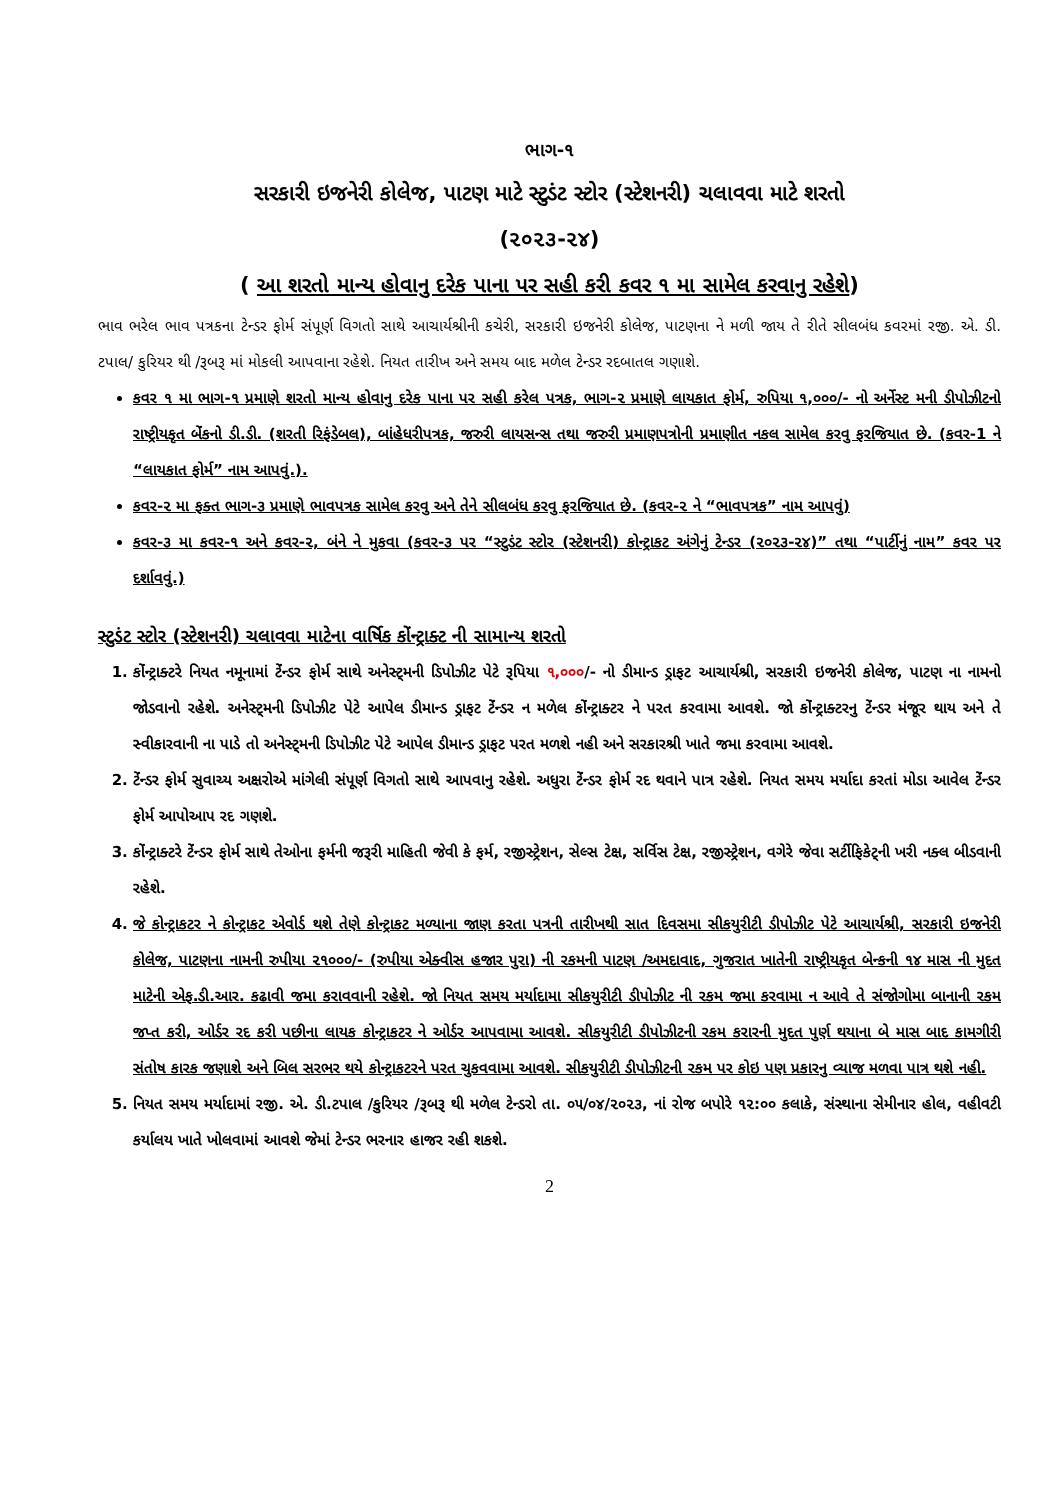ભાગ-૧
સરકારી ઇજનેરી કોલેજ, પાટણ માટે સ્ટુડંટ સ્ટોર (સ્ટેશનરી) ચલાવવા માટે શરતો
(૨૦૨૩-૨૪)
( આ શરતો માન્ય હોવાનુ દરેક પાના પર સહી કરી કવર ૧ મા સામેલ કરવાનુ રહેશે)
ભાવ ભરેલ ભાવ પત્રકના ટેન્ડર ફોર્મ સંપૂર્ણ વિગતો સાથે આચાર્યશ્રીની કચેરી, સરકારી ઇજનેરી કોલેજ, પાટણના ને મળી જાય તે રીતે સીલબંધ કવરમાં રજી. એ. ડી. ટપાલ/ કુરિયર થી /રૂબરૂ માં મોકલી આપવાના રહેશે. નિયત તારીખ અને સમય બાદ મળેલ ટેન્ડર રદબાતલ ગણાશે.
કવર ૧ મા ભાગ-૧ પ્રમાણે શરતો માન્ય હોવાનુ દરેક પાના પર સહી કરેલ પત્રક, ભાગ-૨ પ્રમાણે લાયકાત ફોર્મ, રુપિયા ૧,૦૦૦/- નો અર્નેસ્ટ મની ડીપોઝીટનો રાષ્ટ્રીયકૃત બેંકનો ડી.ડી. (શરતી રિફંડેબલ), બાંહેધરીપત્રક, જરુરી લાયસન્સ તથા જરુરી પ્રમાણપત્રોની પ્રમાણીત નકલ સામેલ કરવુ ફરજિયાત છે. (કવર-1 ને “લાયકાત ફોર્મ” નામ આપવું.).
કવર-૨ મા ફક્ત ભાગ-૩ પ્રમાણે ભાવપત્રક સામેલ કરવુ અને તેને સીલબંધ કરવુ ફરજિયાત છે. (કવર-૨ ને “ભાવપત્રક” નામ આપવું)
કવર-૩ મા કવર-૧ અને કવર-૨, બંને ને મુકવા (કવર-૩ પર “સ્ટુડંટ સ્ટોર (સ્ટેશનરી) કોન્ટ્રાકટ અંગેનું ટેન્ડર (૨૦૨૩-૨૪)” તથા “પાર્ટીનું નામ” કવર પર દર્શાવવું.)
સ્ટુડંટ સ્ટોર (સ્ટેશનરી) ચલાવવા માટેના વાર્ષિક કોંન્ટ્રાક્ટ ની સામાન્ય શરતો
1. કોંન્ટ્રાક્ટરે નિયત નમૂનામાં ટેંન્ડર ફોર્મ સાથે અનેસ્ટ્મની ડિપોઝીટ પેટે રૂપિયા ૧,૦૦૦/- નો ડીમાન્ડ ડ્રાફટ આચાર્યશ્રી, સરકારી ઇજનેરી કોલેજ, પાટણ ના નામનો જોડવાનો રહેશે. અનેસ્ટ્મની ડિપોઝીટ પેટે આપેલ ડીમાન્ડ ડ્રાફટ ટેંન્ડર ન મળેલ કોંન્ટ્રાક્ટર ને પરત કરવામા આવશે. જો કોંન્ટ્રાક્ટરનુ ટેંન્ડર મંજૂર થાય અને તે સ્વીકારવાની ના પાડે તો અનેસ્ટ્મની ડિપોઝીટ પેટે આપેલ ડીમાન્ડ ડ્રાફટ પરત મળશે નહી અને સરકારશ્રી ખાતે જમા કરવામા આવશે.
2. ટેંન્ડર ફોર્મ સુવાચ્ય અક્ષરોએ માંગેલી સંપૂર્ણ વિગતો સાથે આપવાનુ રહેશે. અધુરા ટેંન્ડર ફોર્મ રદ થવાને પાત્ર રહેશે. નિયત સમય મર્યાદા કરતાં મોડા આવેલ ટેંન્ડર ફોર્મ આપોઆપ રદ ગણશે.
3. કોંન્ટ્રાક્ટરે ટેંન્ડર ફોર્મ સાથે તેઓના ફર્મની જરૂરી માહિતી જેવી કે ફર્મ, રજીસ્ટ્રેશન, સેલ્સ ટેક્ષ, સર્વિસ ટેક્ષ, રજીસ્ટ્રેશન, વગેરે જેવા સર્ટીફિકેટ્ની ખરી નક્લ બીડવાની રહેશે.
4. જે કોન્ટ્રાકટર ને કોન્ટ્રાકટ એવોર્ડ થશે તેણે કોન્ટ્રાકટ મળ્યાના જાણ કરતા પત્રની તારીખથી સાત દિવસમા સીકયુરીટી ડીપોઝીટ પેટે આચાર્યશ્રી, સરકારી ઇજનેરી કોલેજ, પાટણના નામની રુપીયા ૨૧૦૦૦/- (રુપીયા એક્વીસ હજાર પુરા) ની રકમની પાટણ /અમદાવાદ, ગુજરાત ખાતેની રાષ્ટ્રીયકૃત બેન્કની ૧૪ માસ ની મુદત માટેની એફ.ડી.આર. કઢાવી જમા કરાવવાની રહેશે. જો નિયત સમય મર્યાદામા સીકયુરીટી ડીપોઝીટ ની રકમ જમા કરવામા ન આવે તે સંજોગોમા બાનાની રકમ જપ્ત કરી, ઓર્ડર રદ કરી પછીના લાયક કોન્ટ્રાકટર ને ઓર્ડર આપવામા આવશે. સીકયુરીટી ડીપોઝીટની રકમ કરારની મુદત પુર્ણ થયાના બે માસ બાદ કામગીરી સંતોષ કારક જણાશે અને બિલ સરભર થયે કોન્ટ્રાકટરને પરત ચુકવવામા આવશે. સીકયુરીટી ડીપોઝીટની રકમ પર કોઇ પણ પ્રકારનુ વ્યાજ મળવા પાત્ર થશે નહી.
5. નિયત સમય મર્યાદામાં રજી. એ. ડી.ટપાલ /કુરિયર /રૂબરૂ થી મળેલ ટેન્ડરો તા. ૦૫/૦૪/૨૦૨૩, નાં રોજ બપોરે ૧૨:૦૦ કલાકે, સંસ્થાના સેમીનાર હોલ, વહીવટી કર્યાલય ખાતે ખોલવામાં આવશે જેમાં ટેન્ડર ભરનાર હાજર રહી શકશે.
2